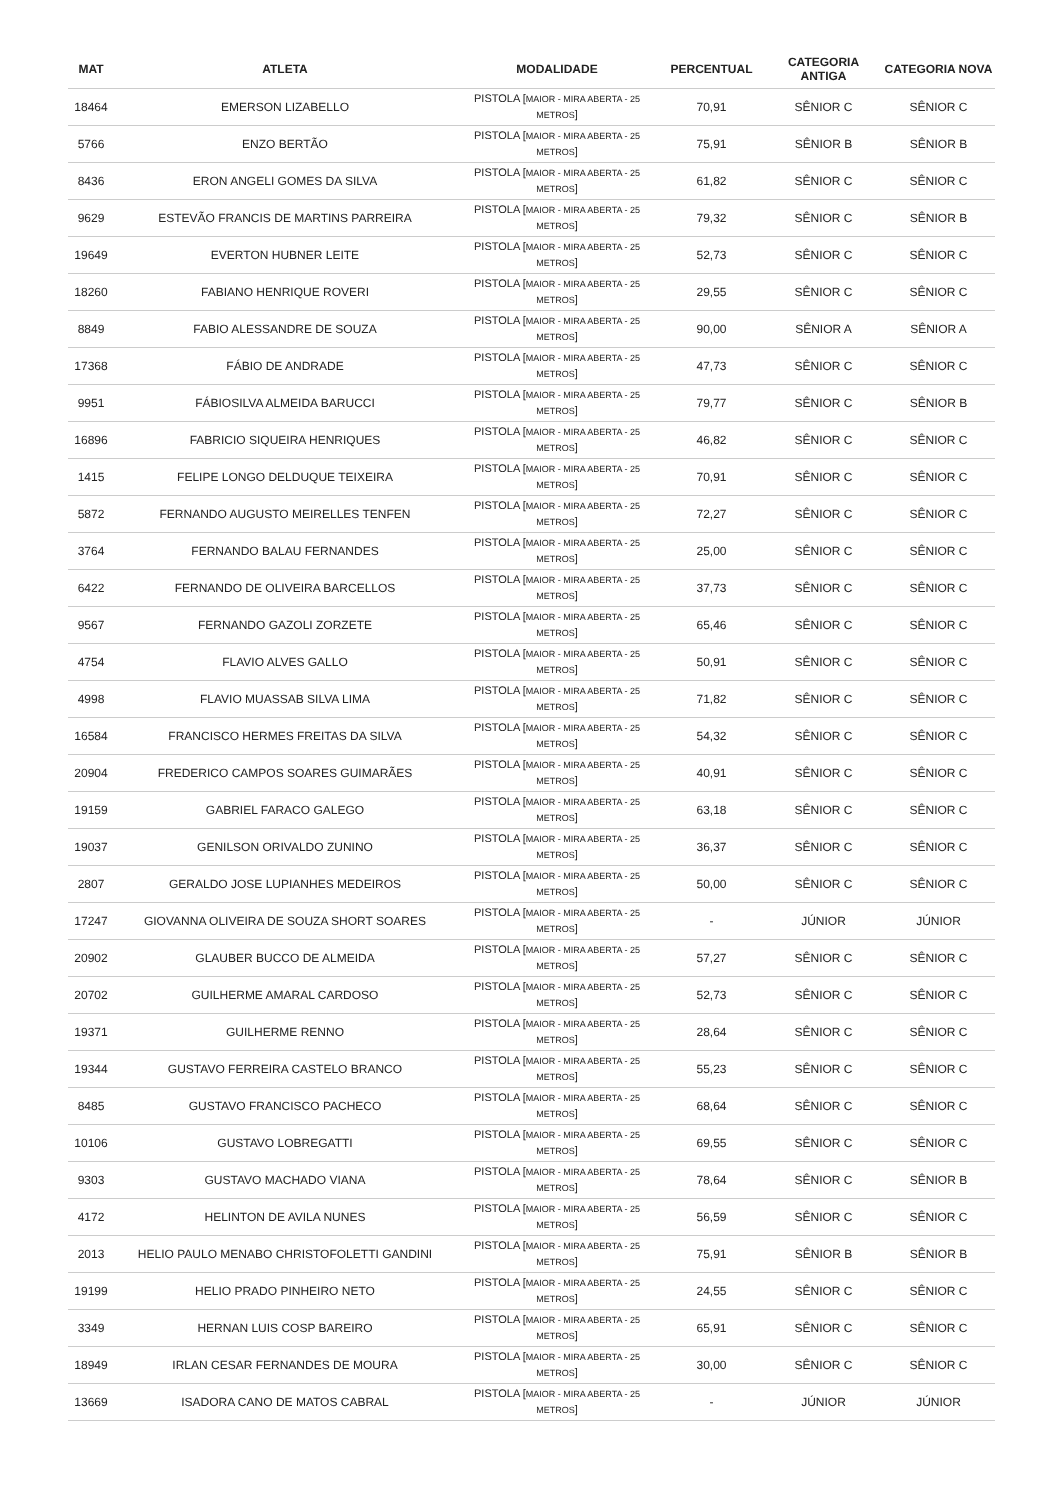| MAT | ATLETA | MODALIDADE | PERCENTUAL | CATEGORIA ANTIGA | CATEGORIA NOVA |
| --- | --- | --- | --- | --- | --- |
| 18464 | EMERSON LIZABELLO | PISTOLA [ MAIOR - MIRA ABERTA - 25 METROS ] | 70,91 | SÊNIOR C | SÊNIOR C |
| 5766 | ENZO BERTÃO | PISTOLA [ MAIOR - MIRA ABERTA - 25 METROS ] | 75,91 | SÊNIOR B | SÊNIOR B |
| 8436 | ERON ANGELI GOMES DA SILVA | PISTOLA [ MAIOR - MIRA ABERTA - 25 METROS ] | 61,82 | SÊNIOR C | SÊNIOR C |
| 9629 | ESTEVÃO FRANCIS DE MARTINS PARREIRA | PISTOLA [ MAIOR - MIRA ABERTA - 25 METROS ] | 79,32 | SÊNIOR C | SÊNIOR B |
| 19649 | EVERTON HUBNER LEITE | PISTOLA [ MAIOR - MIRA ABERTA - 25 METROS ] | 52,73 | SÊNIOR C | SÊNIOR C |
| 18260 | FABIANO HENRIQUE ROVERI | PISTOLA [ MAIOR - MIRA ABERTA - 25 METROS ] | 29,55 | SÊNIOR C | SÊNIOR C |
| 8849 | FABIO ALESSANDRE DE SOUZA | PISTOLA [ MAIOR - MIRA ABERTA - 25 METROS ] | 90,00 | SÊNIOR A | SÊNIOR A |
| 17368 | FÁBIO DE ANDRADE | PISTOLA [ MAIOR - MIRA ABERTA - 25 METROS ] | 47,73 | SÊNIOR C | SÊNIOR C |
| 9951 | FÁBIOSILVA ALMEIDA BARUCCI | PISTOLA [ MAIOR - MIRA ABERTA - 25 METROS ] | 79,77 | SÊNIOR C | SÊNIOR B |
| 16896 | FABRICIO SIQUEIRA HENRIQUES | PISTOLA [ MAIOR - MIRA ABERTA - 25 METROS ] | 46,82 | SÊNIOR C | SÊNIOR C |
| 1415 | FELIPE LONGO DELDUQUE TEIXEIRA | PISTOLA [ MAIOR - MIRA ABERTA - 25 METROS ] | 70,91 | SÊNIOR C | SÊNIOR C |
| 5872 | FERNANDO AUGUSTO MEIRELLES TENFEN | PISTOLA [ MAIOR - MIRA ABERTA - 25 METROS ] | 72,27 | SÊNIOR C | SÊNIOR C |
| 3764 | FERNANDO BALAU FERNANDES | PISTOLA [ MAIOR - MIRA ABERTA - 25 METROS ] | 25,00 | SÊNIOR C | SÊNIOR C |
| 6422 | FERNANDO DE OLIVEIRA BARCELLOS | PISTOLA [ MAIOR - MIRA ABERTA - 25 METROS ] | 37,73 | SÊNIOR C | SÊNIOR C |
| 9567 | FERNANDO GAZOLI ZORZETE | PISTOLA [ MAIOR - MIRA ABERTA - 25 METROS ] | 65,46 | SÊNIOR C | SÊNIOR C |
| 4754 | FLAVIO ALVES GALLO | PISTOLA [ MAIOR - MIRA ABERTA - 25 METROS ] | 50,91 | SÊNIOR C | SÊNIOR C |
| 4998 | FLAVIO MUASSAB SILVA LIMA | PISTOLA [ MAIOR - MIRA ABERTA - 25 METROS ] | 71,82 | SÊNIOR C | SÊNIOR C |
| 16584 | FRANCISCO HERMES FREITAS DA SILVA | PISTOLA [ MAIOR - MIRA ABERTA - 25 METROS ] | 54,32 | SÊNIOR C | SÊNIOR C |
| 20904 | FREDERICO CAMPOS SOARES GUIMARÃES | PISTOLA [ MAIOR - MIRA ABERTA - 25 METROS ] | 40,91 | SÊNIOR C | SÊNIOR C |
| 19159 | GABRIEL FARACO GALEGO | PISTOLA [ MAIOR - MIRA ABERTA - 25 METROS ] | 63,18 | SÊNIOR C | SÊNIOR C |
| 19037 | GENILSON ORIVALDO ZUNINO | PISTOLA [ MAIOR - MIRA ABERTA - 25 METROS ] | 36,37 | SÊNIOR C | SÊNIOR C |
| 2807 | GERALDO JOSE LUPIANHES MEDEIROS | PISTOLA [ MAIOR - MIRA ABERTA - 25 METROS ] | 50,00 | SÊNIOR C | SÊNIOR C |
| 17247 | GIOVANNA OLIVEIRA DE SOUZA SHORT SOARES | PISTOLA [ MAIOR - MIRA ABERTA - 25 METROS ] | - | JÚNIOR | JÚNIOR |
| 20902 | GLAUBER BUCCO DE ALMEIDA | PISTOLA [ MAIOR - MIRA ABERTA - 25 METROS ] | 57,27 | SÊNIOR C | SÊNIOR C |
| 20702 | GUILHERME AMARAL CARDOSO | PISTOLA [ MAIOR - MIRA ABERTA - 25 METROS ] | 52,73 | SÊNIOR C | SÊNIOR C |
| 19371 | GUILHERME RENNO | PISTOLA [ MAIOR - MIRA ABERTA - 25 METROS ] | 28,64 | SÊNIOR C | SÊNIOR C |
| 19344 | GUSTAVO FERREIRA CASTELO BRANCO | PISTOLA [ MAIOR - MIRA ABERTA - 25 METROS ] | 55,23 | SÊNIOR C | SÊNIOR C |
| 8485 | GUSTAVO FRANCISCO PACHECO | PISTOLA [ MAIOR - MIRA ABERTA - 25 METROS ] | 68,64 | SÊNIOR C | SÊNIOR C |
| 10106 | GUSTAVO LOBREGATTI | PISTOLA [ MAIOR - MIRA ABERTA - 25 METROS ] | 69,55 | SÊNIOR C | SÊNIOR C |
| 9303 | GUSTAVO MACHADO VIANA | PISTOLA [ MAIOR - MIRA ABERTA - 25 METROS ] | 78,64 | SÊNIOR C | SÊNIOR B |
| 4172 | HELINTON DE AVILA NUNES | PISTOLA [ MAIOR - MIRA ABERTA - 25 METROS ] | 56,59 | SÊNIOR C | SÊNIOR C |
| 2013 | HELIO PAULO MENABO CHRISTOFOLETTI GANDINI | PISTOLA [ MAIOR - MIRA ABERTA - 25 METROS ] | 75,91 | SÊNIOR B | SÊNIOR B |
| 19199 | HELIO PRADO PINHEIRO NETO | PISTOLA [ MAIOR - MIRA ABERTA - 25 METROS ] | 24,55 | SÊNIOR C | SÊNIOR C |
| 3349 | HERNAN LUIS COSP BAREIRO | PISTOLA [ MAIOR - MIRA ABERTA - 25 METROS ] | 65,91 | SÊNIOR C | SÊNIOR C |
| 18949 | IRLAN CESAR FERNANDES DE MOURA | PISTOLA [ MAIOR - MIRA ABERTA - 25 METROS ] | 30,00 | SÊNIOR C | SÊNIOR C |
| 13669 | ISADORA CANO DE MATOS CABRAL | PISTOLA [ MAIOR - MIRA ABERTA - 25 METROS ] | - | JÚNIOR | JÚNIOR |